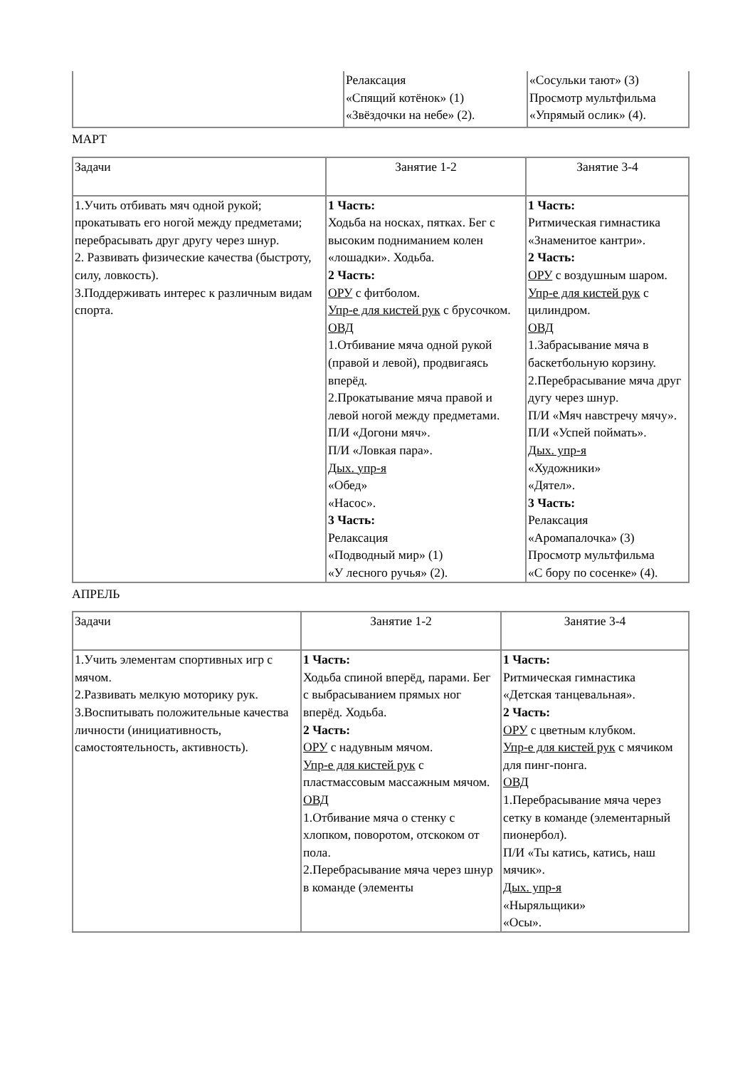| | Релаксация «Спящий котёнок» (1) «Звёздочки на небе» (2). | «Сосульки тают» (3) Просмотр мультфильма «Упрямый ослик» (4). |
МАРТ
| Задачи | Занятие 1-2 | Занятие 3-4 |
| 1.Учить отбивать мяч одной рукой; прокатывать его ногой между предметами; перебрасывать друг другу через шнур. 2. Развивать физические качества (быстроту, силу, ловкость). 3.Поддерживать интерес к различным видам спорта. | 1 Часть: Ходьба на носках, пятках. Бег с высоким подниманием колен «лошадки». Ходьба. 2 Часть: ОРУ с фитболом. Упр-е для кистей рук с брусочком. ОВД 1.Отбивание мяча одной рукой (правой и левой), продвигаясь вперёд. 2.Прокатывание мяча правой и левой ногой между предметами. П/И «Догони мяч». П/И «Ловкая пара». Дых. упр-я «Обед» «Насос». 3 Часть: Релаксация «Подводный мир» (1) «У лесного ручья» (2). | 1 Часть: Ритмическая гимнастика «Знаменитое кантри». 2 Часть: ОРУ с воздушным шаром. Упр-е для кистей рук с цилиндром. ОВД 1.Забрасывание мяча в баскетбольную корзину. 2.Перебрасывание мяча друг дугу через шнур. П/И «Мяч навстречу мячу». П/И «Успей поймать». Дых. упр-я «Художники» «Дятел». 3 Часть: Релаксация «Аромапалочка» (3) Просмотр мультфильма «С бору по сосенке» (4). |
АПРЕЛЬ
| Задачи | Занятие 1-2 | Занятие 3-4 |
| 1.Учить элементам спортивных игр с мячом. 2.Развивать мелкую моторику рук. 3.Воспитывать положительные качества личности (инициативность, самостоятельность, активность). | 1 Часть: Ходьба спиной вперёд, парами. Бег с выбрасыванием прямых ног вперёд. Ходьба. 2 Часть: ОРУ с надувным мячом. Упр-е для кистей рук с пластмассовым массажным мячом. ОВД 1.Отбивание мяча о стенку с хлопком, поворотом, отскоком от пола. 2.Перебрасывание мяча через шнур в команде (элементы | 1 Часть: Ритмическая гимнастика «Детская танцевальная». 2 Часть: ОРУ с цветным клубком. Упр-е для кистей рук с мячиком для пинг-понга. ОВД 1.Перебрасывание мяча через сетку в команде (элементарный пионербол). П/И «Ты катись, катись, наш мячик». Дых. упр-я «Ныряльщики» «Осы». |